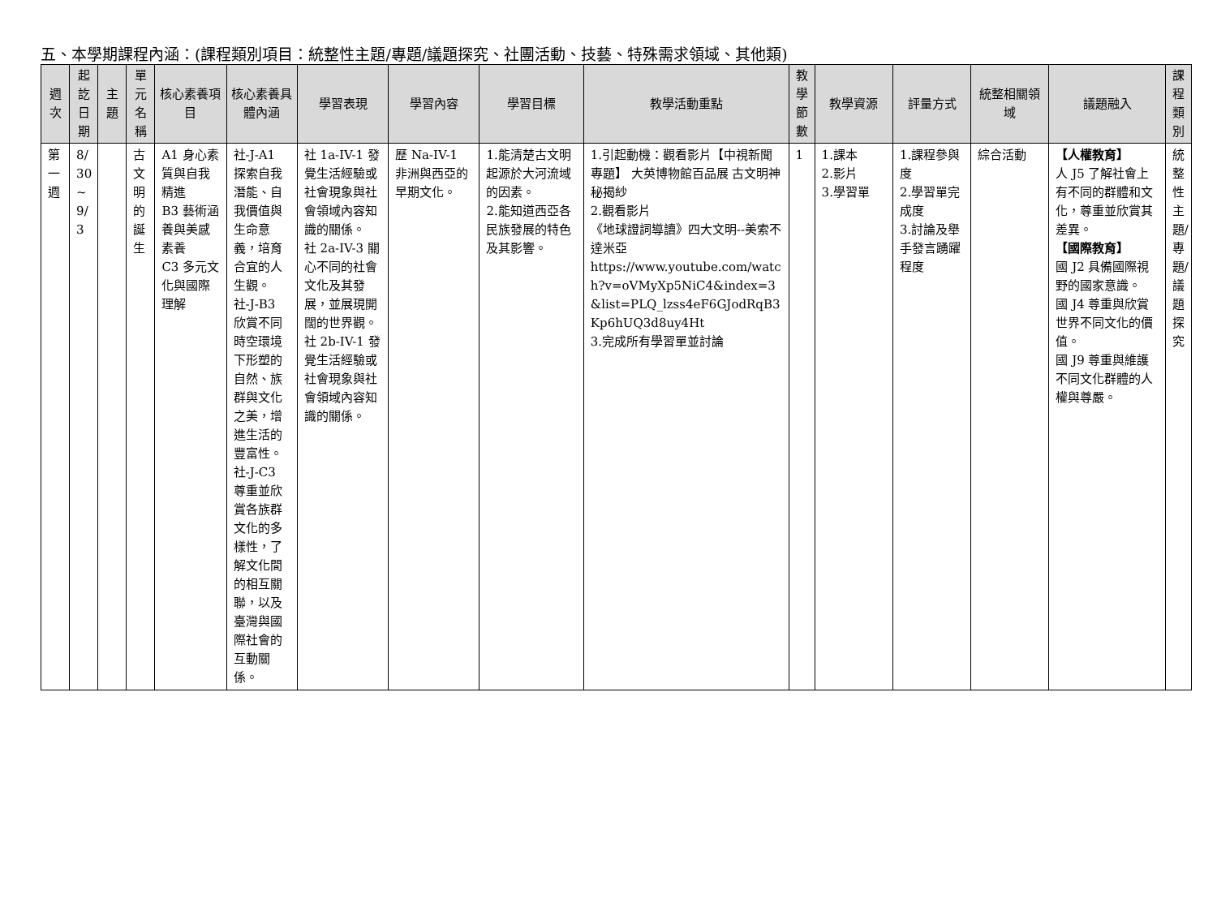五、本學期課程內涵：(課程類別項目：統整性主題/專題/議題探究、社團活動、技藝、特殊需求領域、其他類)
| 週次 | 起訖日期 | 主題 | 單元名稱 | 核心素養項目 | 核心素養具體內涵 | 學習表現 | 學習內容 | 學習目標 | 教學活動重點 | 教學節數 | 教學資源 | 評量方式 | 統整相關領域 | 議題融入 | 課程類別 |
| --- | --- | --- | --- | --- | --- | --- | --- | --- | --- | --- | --- | --- | --- | --- | --- |
| 第一週 | 8/ 30 ~ 9/ 3 | | 古文明的誕生 | A1 身心素質與自我精進 B3 藝術涵養與美感素養 C3 多元文化與國際理解 | 社-J-A1 探索自我潛能、自我價值與生命意義，培育合宜的人生觀。 社-J-B3 欣賞不同時空環境下形塑的自然、族群與文化之美，增進生活的豐富性。 社-J-C3 尊重並欣賞各族群文化的多樣性，了解文化間的相互關聯，以及臺灣與國際社會的互動關係。 | 社 1a-IV-1 發覺生活經驗或社會現象與社會領域內容知識的關係。 社 2a-IV-3 關心不同的社會文化及其發展，並展現開闊的世界觀。 社 2b-IV-1 發覺生活經驗或社會現象與社會領域內容知識的關係。 | 歷 Na-IV-1 非洲與西亞的早期文化。 | 1.能清楚古文明起源於大河流域的因素。 2.能知道西亞各民族發展的特色及其影響。 | 1.引起動機：觀看影片【 中視新聞專題】 大英博物館百品展 古文明神秘揭紗 2.觀看影片 《地球證詞導讀》四大文明--美索不達米亞 https://www.youtube.com/watch?v=oVMyXp5NiC4&index=3&list=PLQ_lzss4eF6GJodRqB3Kp6hUQ3d8uy4Ht 3.完成所有學習單並討論 | 1 | 1.課本 2.影片 3.學習單 | 1.課程參與度 2.學習單完成度 3.討論及舉手發言踴躍程度 | 綜合活動 | 【人權教育】 人 J5 了解社會上有不同的群體和文化，尊重並欣賞其差異。 【國際教育】 國 J2 具備國際視野的國家意識。 國 J4 尊重與欣賞世界不同文化的價值。 國 J9 尊重與維護不同文化群體的人權與尊嚴。 | 統整性主題/專題/議題探究 |